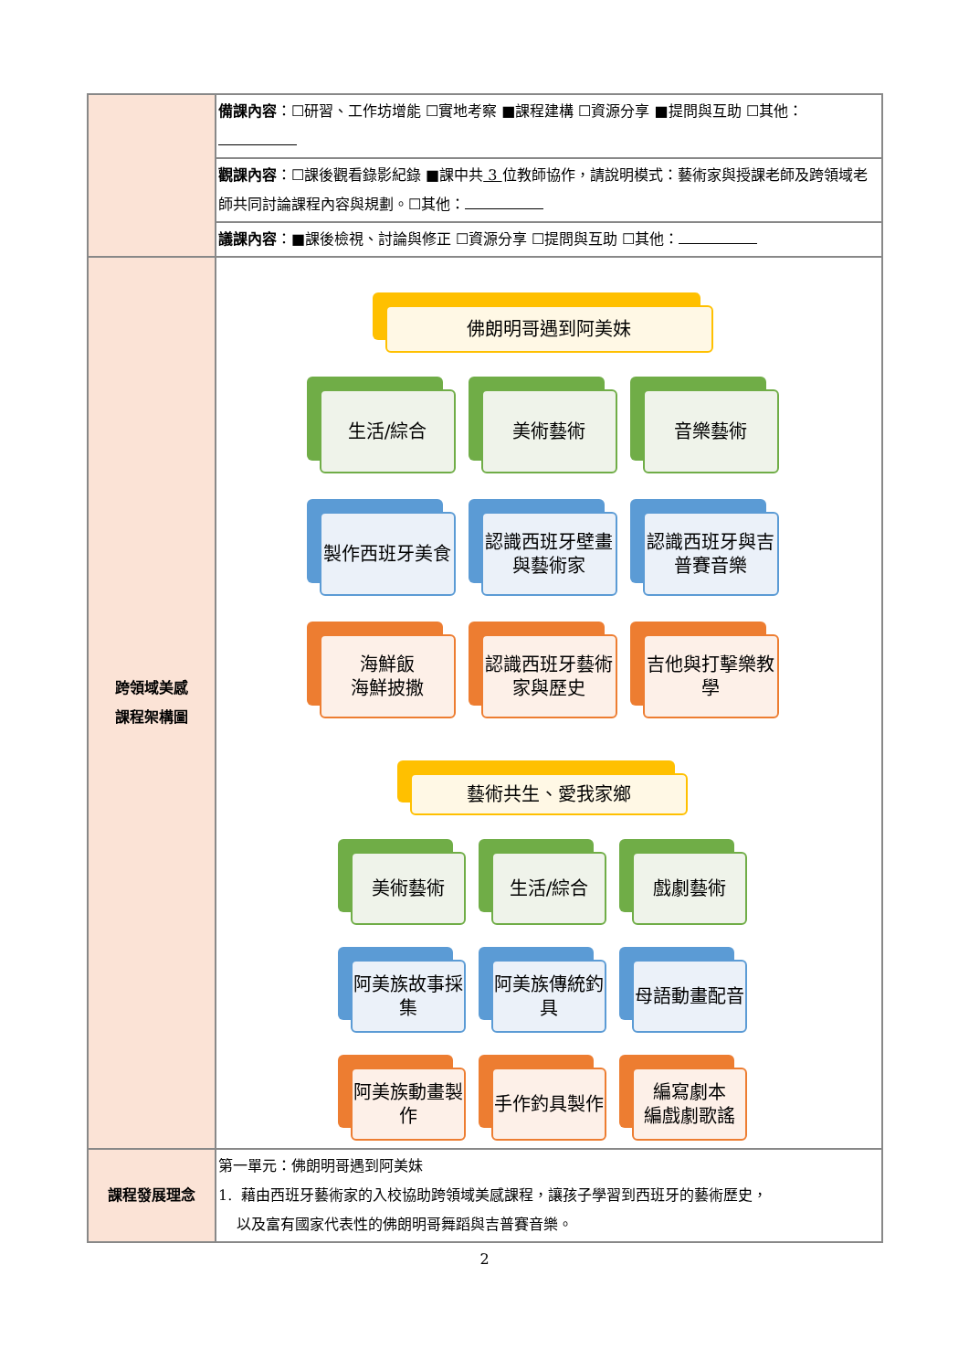| | 備課內容 ：☐研習、工作坊增能 ☐實地考察 ■課程建構 ☐資源分享 ■提問與互助 ☐其他： |
| | 觀課內容 ：☐課後觀看錄影紀錄 ■課中共 3 位教師協作，請說明模式：藝術家與授課老師及跨領域老師共同討論課程內容與規劃。☐其他： |
| | 議課內容 ：■課後檢視、討論與修正 ☐資源分享 ☐提問與互助 ☐其他： |
| 跨領域美感 課程架構圖 | 佛朗明哥遇到阿美妹 生活/綜合 美術藝術 音樂藝術 製作西班牙美食 認識西班牙壁畫與藝術家 認識西班牙與吉普賽音樂 海鮮飯 海鮮披撒 認識西班牙藝術家與歷史 吉他與打擊樂教學 藝術共生、愛我家鄉 美術藝術 生活/綜合 戲劇藝術 阿美族故事採集 阿美族傳統釣具 母語動畫配音 阿美族動畫製作 手作釣具製作 編寫劇本 編戲劇歌謠 |
| 課程發展理念 | 第一單元：佛朗明哥遇到阿美妹 1. 藉由西班牙藝術家的入校協助跨領域美感課程，讓孩子學習到西班牙的藝術歷史， 以及富有國家代表性的佛朗明哥舞蹈與吉普賽音樂。 |
2